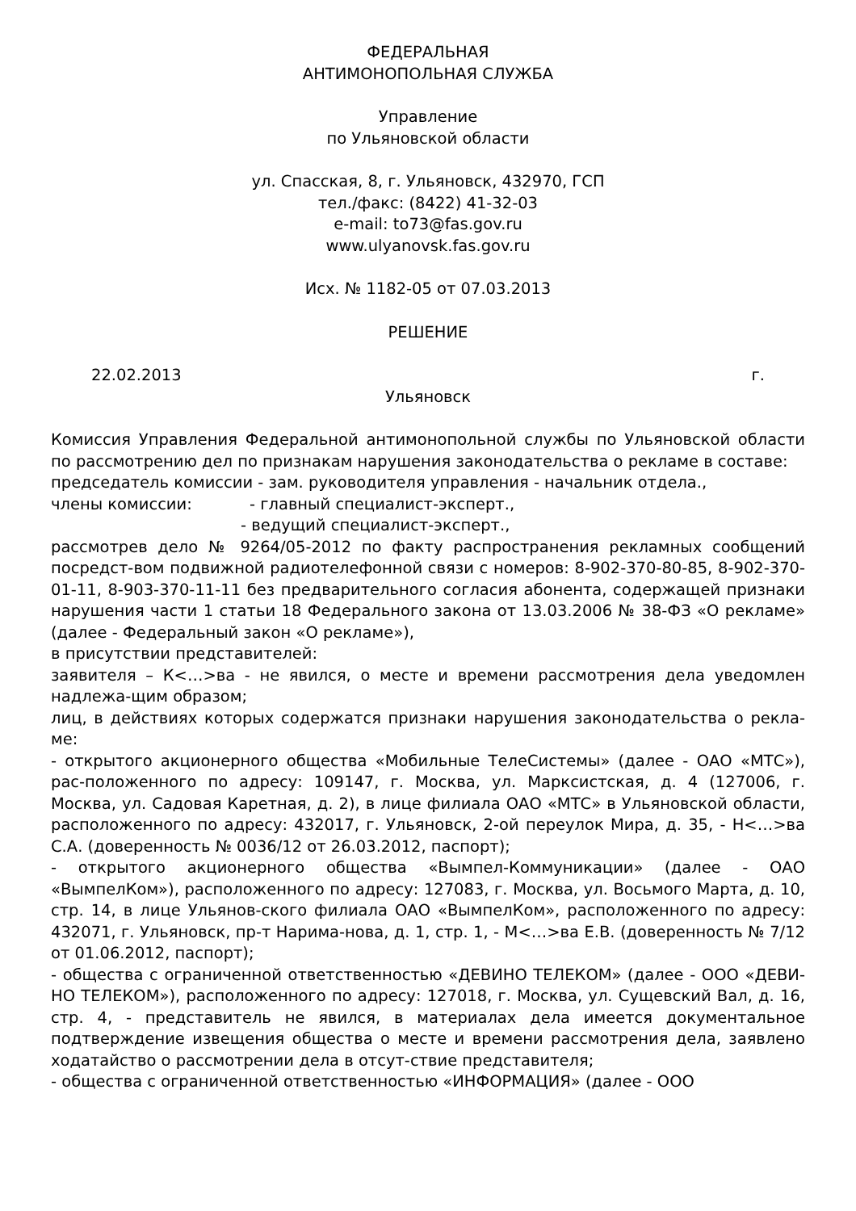ФЕДЕРАЛЬНАЯ
АНТИМОНОПОЛЬНАЯ СЛУЖБА
Управление
по Ульяновской области
ул. Спасская, 8, г. Ульяновск, 432970, ГСП
тел./факс: (8422) 41-32-03
e-mail: to73@fas.gov.ru
www.ulyanovsk.fas.gov.ru
Исх. № 1182-05 от 07.03.2013
РЕШЕНИЕ
22.02.2013 г.
Ульяновск
Комиссия Управления Федеральной антимонопольной службы по Ульяновской области по рассмотрению дел по признакам нарушения законодательства о рекламе в составе:
председатель комиссии - зам. руководителя управления - начальник отдела.,
члены комиссии: - главный специалист-эксперт.,
- ведущий специалист-эксперт.,
рассмотрев дело № 9264/05-2012 по факту распространения рекламных сообщений посредст-вом подвижной радиотелефонной связи с номеров: 8-902-370-80-85, 8-902-370-01-11, 8-903-370-11-11 без предварительного согласия абонента, содержащей признаки нарушения части 1 статьи 18 Федерального закона от 13.03.2006 № 38-ФЗ «О рекламе» (далее - Федеральный закон «О рекламе»),
в присутствии представителей:
заявителя – К<…>ва - не явился, о месте и времени рассмотрения дела уведомлен надлежа-щим образом;
лиц, в действиях которых содержатся признаки нарушения законодательства о рекла-ме:
- открытого акционерного общества «Мобильные ТелеСистемы» (далее - ОАО «МТС»), рас-положенного по адресу: 109147, г. Москва, ул. Марксистская, д. 4 (127006, г. Москва, ул. Садовая Каретная, д. 2), в лице филиала ОАО «МТС» в Ульяновской области, расположенного по адресу: 432017, г. Ульяновск, 2-ой переулок Мира, д. 35, - Н<…>ва С.А. (доверенность № 0036/12 от 26.03.2012, паспорт);
- открытого акционерного общества «Вымпел-Коммуникации» (далее - ОАО «ВымпелКом»), расположенного по адресу: 127083, г. Москва, ул. Восьмого Марта, д. 10, стр. 14, в лице Ульянов-ского филиала ОАО «ВымпелКом», расположенного по адресу: 432071, г. Ульяновск, пр-т Нарима-нова, д. 1, стр. 1, - М<…>ва Е.В. (доверенность № 7/12 от 01.06.2012, паспорт);
- общества с ограниченной ответственностью «ДЕВИНО ТЕЛЕКОМ» (далее - ООО «ДЕВИ-НО ТЕЛЕКОМ»), расположенного по адресу: 127018, г. Москва, ул. Сущевский Вал, д. 16, стр. 4, - представитель не явился, в материалах дела имеется документальное подтверждение извещения общества о месте и времени рассмотрения дела, заявлено ходатайство о рассмотрении дела в отсут-ствие представителя;
- общества с ограниченной ответственностью «ИНФОРМАЦИЯ» (далее - ООО